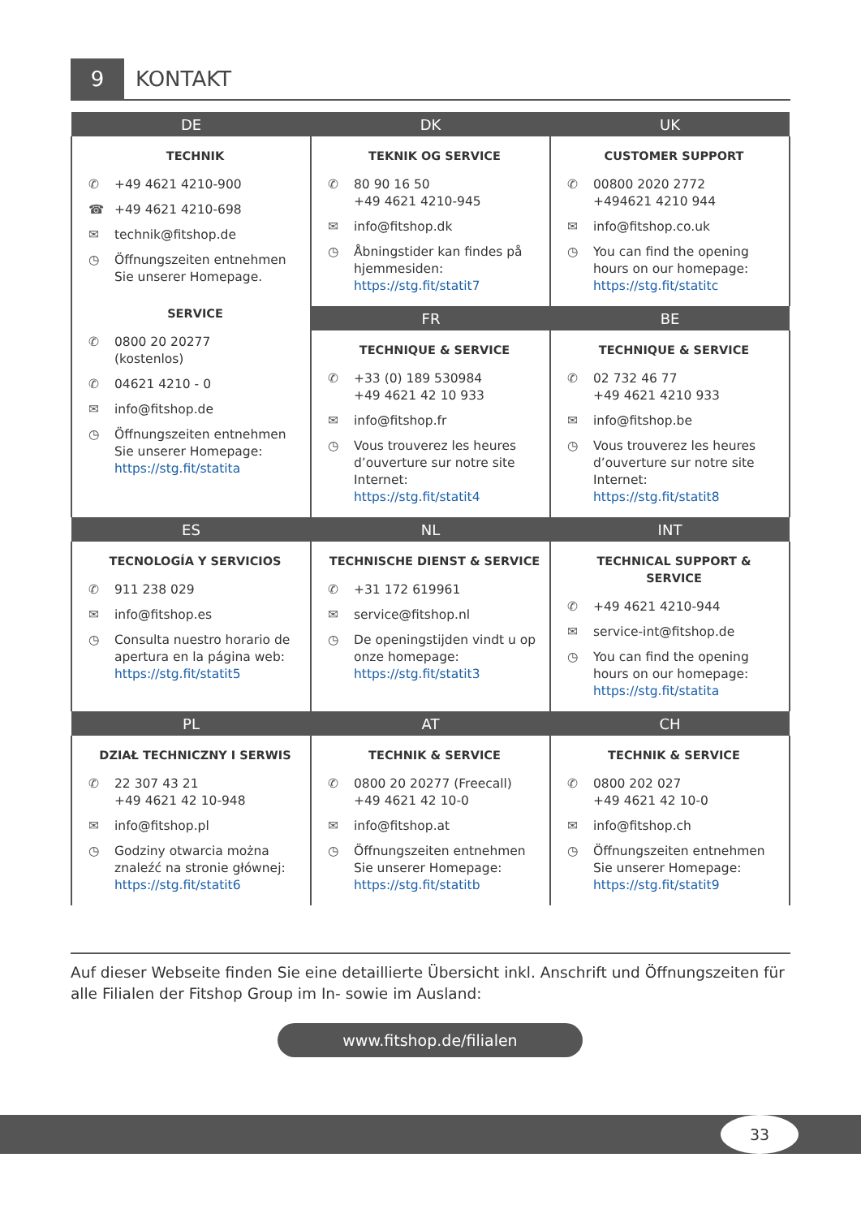9 KONTAKT
| DE | DK | UK |
| --- | --- | --- |
| TECHNIK ✆ +49 4621 4210-900 ☎ +49 4621 4210-698 ✉ technik@fitshop.de ◷ Öffnungszeiten entnehmen Sie unserer Homepage. SERVICE ✆ 0800 20 20277 (kostenlos) ✆ 04621 4210 - 0 ✉ info@fitshop.de ◷ Öffnungszeiten entnehmen Sie unserer Homepage: https://stg.fit/statita | TEKNIK OG SERVICE ✆ 80 90 16 50 +49 4621 4210-945 ✉ info@fitshop.dk ◷ Åbningstider kan findes på hjemmesiden: https://stg.fit/statit7 | CUSTOMER SUPPORT ✆ 00800 2020 2772 +494621 4210 944 ✉ info@fitshop.co.uk ◷ You can find the opening hours on our homepage: https://stg.fit/statitc |
| | FR | BE |
| | TECHNIQUE & SERVICE ✆ +33 (0) 189 530984 +49 4621 42 10 933 ✉ info@fitshop.fr ◷ Vous trouverez les heures d’ouverture sur notre site Internet: https://stg.fit/statit4 | TECHNIQUE & SERVICE ✆ 02 732 46 77 +49 4621 4210 933 ✉ info@fitshop.be ◷ Vous trouverez les heures d’ouverture sur notre site Internet: https://stg.fit/statit8 |
| ES | NL | INT |
| TECNOLOGÍA Y SERVICIOS ✆ 911 238 029 ✉ info@fitshop.es ◷ Consulta nuestro horario de apertura en la página web: https://stg.fit/statit5 | TECHNISCHE DIENST & SERVICE ✆ +31 172 619961 ✉ service@fitshop.nl ◷ De openingstijden vindt u op onze homepage: https://stg.fit/statit3 | TECHNICAL SUPPORT & SERVICE ✆ +49 4621 4210-944 ✉ service-int@fitshop.de ◷ You can find the opening hours on our homepage: https://stg.fit/statita |
| PL | AT | CH |
| DZIAŁ TECHNICZNY I SERWIS ✆ 22 307 43 21 +49 4621 42 10-948 ✉ info@fitshop.pl ◷ Godziny otwarcia można znaleźć na stronie głównej: https://stg.fit/statit6 | TECHNIK & SERVICE ✆ 0800 20 20277 (Freecall) +49 4621 42 10-0 ✉ info@fitshop.at ◷ Öffnungszeiten entnehmen Sie unserer Homepage: https://stg.fit/statitb | TECHNIK & SERVICE ✆ 0800 202 027 +49 4621 42 10-0 ✉ info@fitshop.ch ◷ Öffnungszeiten entnehmen Sie unserer Homepage: https://stg.fit/statit9 |
Auf dieser Webseite finden Sie eine detaillierte Übersicht inkl. Anschrift und Öffnungszeiten für alle Filialen der Fitshop Group im In- sowie im Ausland:
www.fitshop.de/filialen
33